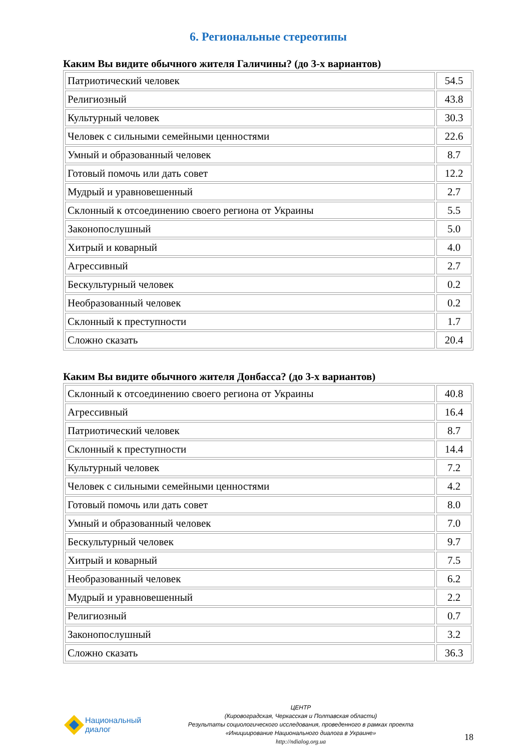6. Региональные стереотипы
Каким Вы видите обычного жителя Галичины? (до 3-х вариантов)
| Патриотический человек | 54.5 |
| Религиозный | 43.8 |
| Культурный человек | 30.3 |
| Человек с сильными семейными ценностями | 22.6 |
| Умный и образованный человек | 8.7 |
| Готовый помочь или дать совет | 12.2 |
| Мудрый и уравновешенный | 2.7 |
| Склонный к отсоединению своего региона от Украины | 5.5 |
| Законопослушный | 5.0 |
| Хитрый и коварный | 4.0 |
| Агрессивный | 2.7 |
| Бескультурный человек | 0.2 |
| Необразованный человек | 0.2 |
| Склонный к преступности | 1.7 |
| Сложно сказать | 20.4 |
Каким Вы видите обычного жителя Донбасса? (до 3-х вариантов)
| Склонный к отсоединению своего региона от Украины | 40.8 |
| Агрессивный | 16.4 |
| Патриотический человек | 8.7 |
| Склонный к преступности | 14.4 |
| Культурный человек | 7.2 |
| Человек с сильными семейными ценностями | 4.2 |
| Готовый помочь или дать совет | 8.0 |
| Умный и образованный человек | 7.0 |
| Бескультурный человек | 9.7 |
| Хитрый и коварный | 7.5 |
| Необразованный человек | 6.2 |
| Мудрый и уравновешенный | 2.2 |
| Религиозный | 0.7 |
| Законопослушный | 3.2 |
| Сложно сказать | 36.3 |
Национальный
диалог
ЦЕНТР
(Кировоградская, Черкасская и Полтавская области)
Результаты социологического исследования, проведенного в рамках проекта
«Инициирование Национального диалога в Украине»
http://ndialog.org.ua
18